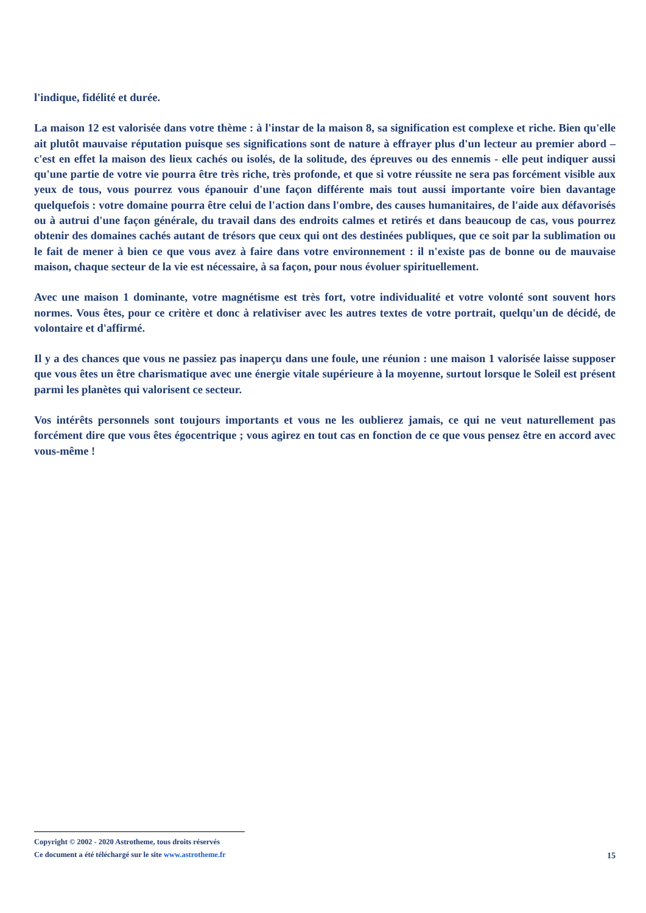l'indique, fidélité et durée.
La maison 12 est valorisée dans votre thème : à l'instar de la maison 8, sa signification est complexe et riche. Bien qu'elle ait plutôt mauvaise réputation puisque ses significations sont de nature à effrayer plus d'un lecteur au premier abord – c'est en effet la maison des lieux cachés ou isolés, de la solitude, des épreuves ou des ennemis - elle peut indiquer aussi qu'une partie de votre vie pourra être très riche, très profonde, et que si votre réussite ne sera pas forcément visible aux yeux de tous, vous pourrez vous épanouir d'une façon différente mais tout aussi importante voire bien davantage quelquefois : votre domaine pourra être celui de l'action dans l'ombre, des causes humanitaires, de l'aide aux défavorisés ou à autrui d'une façon générale, du travail dans des endroits calmes et retirés et dans beaucoup de cas, vous pourrez obtenir des domaines cachés autant de trésors que ceux qui ont des destinées publiques, que ce soit par la sublimation ou le fait de mener à bien ce que vous avez à faire dans votre environnement : il n'existe pas de bonne ou de mauvaise maison, chaque secteur de la vie est nécessaire, à sa façon, pour nous évoluer spirituellement.
Avec une maison 1 dominante, votre magnétisme est très fort, votre individualité et votre volonté sont souvent hors normes. Vous êtes, pour ce critère et donc à relativiser avec les autres textes de votre portrait, quelqu'un de décidé, de volontaire et d'affirmé.
Il y a des chances que vous ne passiez pas inaperçu dans une foule, une réunion : une maison 1 valorisée laisse supposer que vous êtes un être charismatique avec une énergie vitale supérieure à la moyenne, surtout lorsque le Soleil est présent parmi les planètes qui valorisent ce secteur.
Vos intérêts personnels sont toujours importants et vous ne les oublierez jamais, ce qui ne veut naturellement pas forcément dire que vous êtes égocentrique ; vous agirez en tout cas en fonction de ce que vous pensez être en accord avec vous-même !
Copyright © 2002 - 2020 Astrotheme, tous droits réservés
Ce document a été téléchargé sur le site www.astrotheme.fr
15